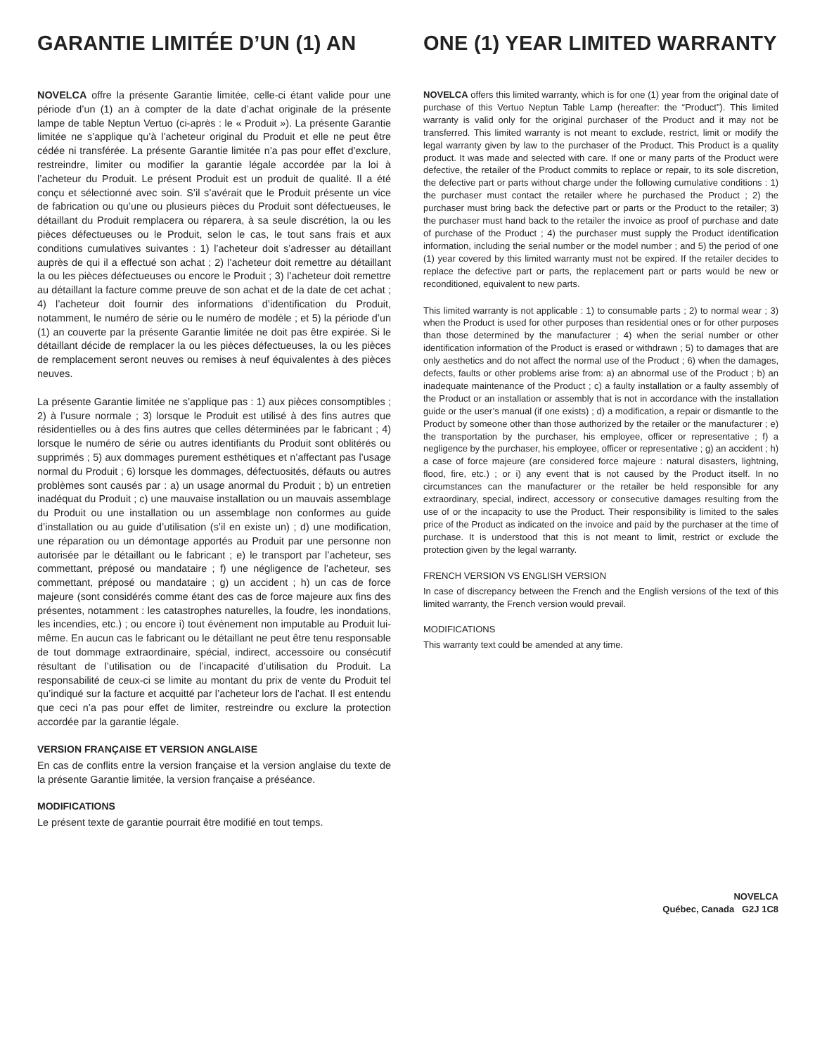GARANTIE LIMITÉE D’UN (1) AN
NOVELCA offre la présente Garantie limitée, celle-ci étant valide pour une période d’un (1) an à compter de la date d’achat originale de la présente lampe de table Neptun Vertuo (ci-après : le « Produit »). La présente Garantie limitée ne s’applique qu’à l’acheteur original du Produit et elle ne peut être cédée ni transférée. La présente Garantie limitée n’a pas pour effet d’exclure, restreindre, limiter ou modifier la garantie légale accordée par la loi à l’acheteur du Produit. Le présent Produit est un produit de qualité. Il a été conçu et sélectionné avec soin. S’il s’avérait que le Produit présente un vice de fabrication ou qu’une ou plusieurs pièces du Produit sont défectueuses, le détaillant du Produit remplacera ou réparera, à sa seule discrétion, la ou les pièces défectueuses ou le Produit, selon le cas, le tout sans frais et aux conditions cumulatives suivantes : 1) l’acheteur doit s’adresser au détaillant auprès de qui il a effectué son achat ; 2) l’acheteur doit remettre au détaillant la ou les pièces défectueuses ou encore le Produit ; 3) l’acheteur doit remettre au détaillant la facture comme preuve de son achat et de la date de cet achat ; 4) l’acheteur doit fournir des informations d’identification du Produit, notamment, le numéro de série ou le numéro de modèle ; et 5) la période d’un (1) an couverte par la présente Garantie limitée ne doit pas être expirée. Si le détaillant décide de remplacer la ou les pièces défectueuses, la ou les pièces de remplacement seront neuves ou remises à neuf équivalentes à des pièces neuves.
La présente Garantie limitée ne s’applique pas : 1) aux pièces consomptibles ; 2) à l’usure normale ; 3) lorsque le Produit est utilisé à des fins autres que résidentielles ou à des fins autres que celles déterminées par le fabricant ; 4) lorsque le numéro de série ou autres identifiants du Produit sont oblitérés ou supprimés ; 5) aux dommages purement esthétiques et n’affectant pas l’usage normal du Produit ; 6) lorsque les dommages, défectuosités, défauts ou autres problèmes sont causés par : a) un usage anormal du Produit ; b) un entretien inadéquat du Produit ; c) une mauvaise installation ou un mauvais assemblage du Produit ou une installation ou un assemblage non conformes au guide d’installation ou au guide d’utilisation (s’il en existe un) ; d) une modification, une réparation ou un démontage apportés au Produit par une personne non autorisée par le détaillant ou le fabricant ; e) le transport par l’acheteur, ses commettant, préposé ou mandataire ; f) une négligence de l’acheteur, ses commettant, préposé ou mandataire ; g) un accident ; h) un cas de force majeure (sont considérés comme étant des cas de force majeure aux fins des présentes, notamment : les catastrophes naturelles, la foudre, les inondations, les incendies, etc.) ; ou encore i) tout événement non imputable au Produit lui-même. En aucun cas le fabricant ou le détaillant ne peut être tenu responsable de tout dommage extraordinaire, spécial, indirect, accessoire ou consécutif résultant de l’utilisation ou de l’incapacité d’utilisation du Produit. La responsabilité de ceux-ci se limite au montant du prix de vente du Produit tel qu’indiqué sur la facture et acquitté par l’acheteur lors de l’achat. Il est entendu que ceci n’a pas pour effet de limiter, restreindre ou exclure la protection accordée par la garantie légale.
VERSION FRANÇAISE ET VERSION ANGLAISE
En cas de conflits entre la version française et la version anglaise du texte de la présente Garantie limitée, la version française a préséance.
MODIFICATIONS
Le présent texte de garantie pourrait être modifié en tout temps.
ONE (1) YEAR LIMITED WARRANTY
NOVELCA offers this limited warranty, which is for one (1) year from the original date of purchase of this Vertuo Neptun Table Lamp (hereafter: the “Product”). This limited warranty is valid only for the original purchaser of the Product and it may not be transferred. This limited warranty is not meant to exclude, restrict, limit or modify the legal warranty given by law to the purchaser of the Product. This Product is a quality product. It was made and selected with care. If one or many parts of the Product were defective, the retailer of the Product commits to replace or repair, to its sole discretion, the defective part or parts without charge under the following cumulative conditions : 1) the purchaser must contact the retailer where he purchased the Product ; 2) the purchaser must bring back the defective part or parts or the Product to the retailer; 3) the purchaser must hand back to the retailer the invoice as proof of purchase and date of purchase of the Product ; 4) the purchaser must supply the Product identification information, including the serial number or the model number ; and 5) the period of one (1) year covered by this limited warranty must not be expired. If the retailer decides to replace the defective part or parts, the replacement part or parts would be new or reconditioned, equivalent to new parts.
This limited warranty is not applicable : 1) to consumable parts ; 2) to normal wear ; 3) when the Product is used for other purposes than residential ones or for other purposes than those determined by the manufacturer ; 4) when the serial number or other identification information of the Product is erased or withdrawn ; 5) to damages that are only aesthetics and do not affect the normal use of the Product ; 6) when the damages, defects, faults or other problems arise from: a) an abnormal use of the Product ; b) an inadequate maintenance of the Product ; c) a faulty installation or a faulty assembly of the Product or an installation or assembly that is not in accordance with the installation guide or the user’s manual (if one exists) ; d) a modification, a repair or dismantle to the Product by someone other than those authorized by the retailer or the manufacturer ; e) the transportation by the purchaser, his employee, officer or representative ; f) a negligence by the purchaser, his employee, officer or representative ; g) an accident ; h) a case of force majeure (are considered force majeure : natural disasters, lightning, flood, fire, etc.) ; or i) any event that is not caused by the Product itself. In no circumstances can the manufacturer or the retailer be held responsible for any extraordinary, special, indirect, accessory or consecutive damages resulting from the use of or the incapacity to use the Product. Their responsibility is limited to the sales price of the Product as indicated on the invoice and paid by the purchaser at the time of purchase. It is understood that this is not meant to limit, restrict or exclude the protection given by the legal warranty.
FRENCH VERSION VS ENGLISH VERSION
In case of discrepancy between the French and the English versions of the text of this limited warranty, the French version would prevail.
MODIFICATIONS
This warranty text could be amended at any time.
NOVELCA
Québec, Canada G2J 1C8